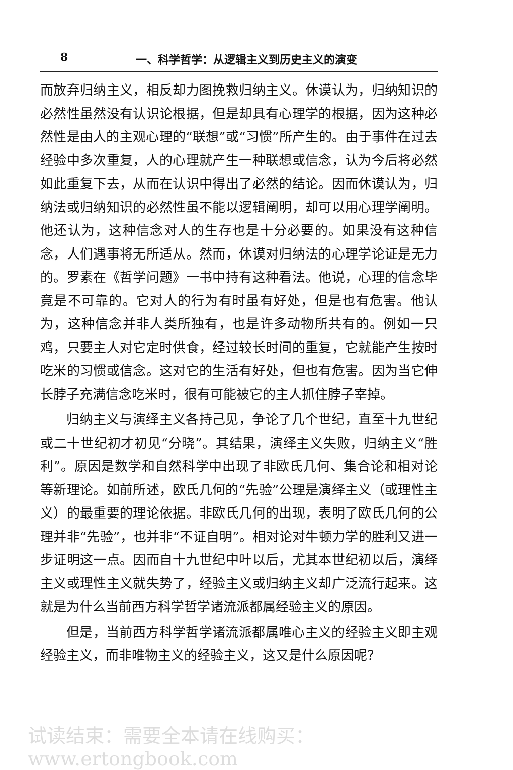8 一、科学哲学：从逻辑主义到历史主义的演变
而放弃归纳主义，相反却力图挽救归纳主义。休谟认为，归纳知识的必然性虽然没有认识论根据，但是却具有心理学的根据，因为这种必然性是由人的主观心理的“联想”或“习惯”所产生的。由于事件在过去经验中多次重复，人的心理就产生一种联想或信念，认为今后将必然如此重复下去，从而在认识中得出了必然的结论。因而休谟认为，归纳法或归纳知识的必然性虽不能以逻辑阐明，却可以用心理学阐明。他还认为，这种信念对人的生存也是十分必要的。如果没有这种信念，人们遇事将无所适从。然而，休谟对归纳法的心理学论证是无力的。罗素在《哲学问题》一书中持有这种看法。他说，心理的信念毕竟是不可靠的。它对人的行为有时虽有好处，但是也有危害。他认为，这种信念并非人类所独有，也是许多动物所共有的。例如一只鸡，只要主人对它定时供食，经过较长时间的重复，它就能产生按时吃米的习惯或信念。这对它的生活有好处，但也有危害。因为当它伸长脖子充满信念吃米时，很有可能被它的主人抓住脖子宰掉。
归纳主义与演绎主义各持己见，争论了几个世纪，直至十九世纪或二十世纪初才初见“分晓”。其结果，演绎主义失败，归纳主义“胜利”。原因是数学和自然科学中出现了非欧氏几何、集合论和相对论等新理论。如前所述，欧氏几何的“先验”公理是演绎主义（或理性主义）的最重要的理论依据。非欧氏几何的出现，表明了欧氏几何的公理并非“先验”，也并非“不证自明”。相对论对牛顿力学的胜利又进一步证明这一点。因而自十九世纪中叶以后，尤其本世纪初以后，演绎主义或理性主义就失势了，经验主义或归纳主义却广泛流行起来。这就是为什么当前西方科学哲学诸流派都属经验主义的原因。
但是，当前西方科学哲学诸流派都属唯心主义的经验主义即主观经验主义，而非唯物主义的经验主义，这又是什么原因呢？
试读结束：需要全本请在线购买： www.ertongbook.com